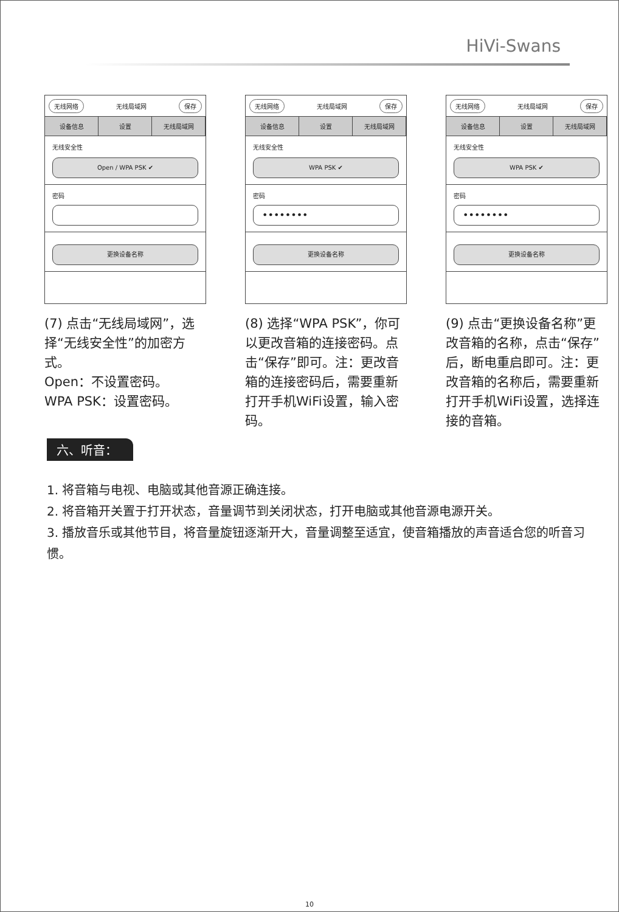HiVi-Swans
无线网络 无线局域网 保存
设备信息 设置 无线局域网
无线安全性
Open / WPA PSK ✔
密码
更换设备名称
(7) 点击“无线局域网”，选择“无线安全性”的加密方式。
Open：不设置密码。
WPA PSK：设置密码。
无线网络 无线局域网 保存
设备信息 设置 无线局域网
无线安全性
WPA PSK ✔
密码
••••••••
更换设备名称
(8) 选择“WPA PSK”，你可以更改音箱的连接密码。点击“保存”即可。注：更改音箱的连接密码后，需要重新打开手机WiFi设置，输入密码。
无线网络 无线局域网 保存
设备信息 设置 无线局域网
无线安全性
WPA PSK ✔
密码
••••••••
更换设备名称
(9) 点击“更换设备名称”更改音箱的名称，点击“保存”后，断电重启即可。注：更改音箱的名称后，需要重新打开手机WiFi设置，选择连接的音箱。
六、听音：
1. 将音箱与电视、电脑或其他音源正确连接。
2. 将音箱开关置于打开状态，音量调节到关闭状态，打开电脑或其他音源电源开关。
3. 播放音乐或其他节目，将音量旋钮逐渐开大，音量调整至适宜，使音箱播放的声音适合您的听音习惯。
10